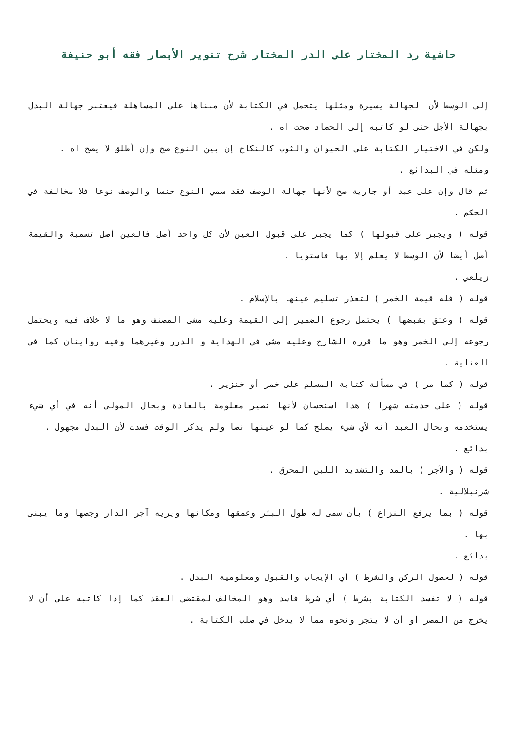حاشية رد المختار على الدر المختار شرح تنوير الأبصار فقه أبو حنيفة
إلى الوسط لأن الجهالة يسيرة ومثلها يتحمل في الكتابة لأن مبناها على المساهلة فيعتبر جهالة البدل بجهالة الأجل حتى لو كاتبه إلى الحصاد صحت اه .
ولكن في الاختيار الكتابة على الحيوان والثوب كالنكاح إن بين النوع صح وإن أطلق لا يصح اه .
ومثله في البدائع .
ثم قال وإن على عبد أو جارية صح لأنها جهالة الوصف فقد سمي النوع جنسا والوصف نوعا فلا مخالفة في الحكم .
قوله ( ويجبر على قبولها ) كما يجبر على قبول العين لأن كل واحد أصل فالعين أصل تسمية والقيمة أصل أيضا لأن الوسط لا يعلم إلا بها فاستويا .
زيلعي .
قوله ( فله قيمة الخمر ) لتعذر تسليم عينها بالإسلام .
قوله ( وعتق بقبضها ) يحتمل رجوع الضمير إلى القيمة وعليه مشى المصنف وهو ما لا خلاف فيه ويحتمل رجوعه إلى الخمر وهو ما قرره الشارح وعليه مشى في الهداية و الدرر وغيرهما وفيه روايتان كما في العناية .
قوله ( كما مر ) في مسألة كتابة المسلم على خمر أو خنزير .
قوله ( على خدمته شهرا ) هذا استحسان لأنها تصير معلومة بالعادة وبحال المولى أنه في أي شيء يستخدمه وبحال العبد أنه لأي شيء يصلح كما لو عينها نصا ولم يذكر الوقت فسدت لأن البدل مجهول .
بدائع .
قوله ( والآجر ) بالمد والتشديد اللبن المحرق .
شرنبلالية .
قوله ( بما يرفع النزاع ) بأن سمى له طول البئر وعمقها ومكانها ويريه آجر الدار وجصها وما يبنى بها .
بدائع .
قوله ( لحصول الركن والشرط ) أي الإيجاب والقبول ومعلومية البدل .
قوله ( لا تفسد الكتابة بشرط ) أي شرط فاسد وهو المخالف لمقتضى العقد كما إذا كاتبه على أن لا يخرج من المصر أو أن لا يتجر ونحوه مما لا يدخل في صلب الكتابة .